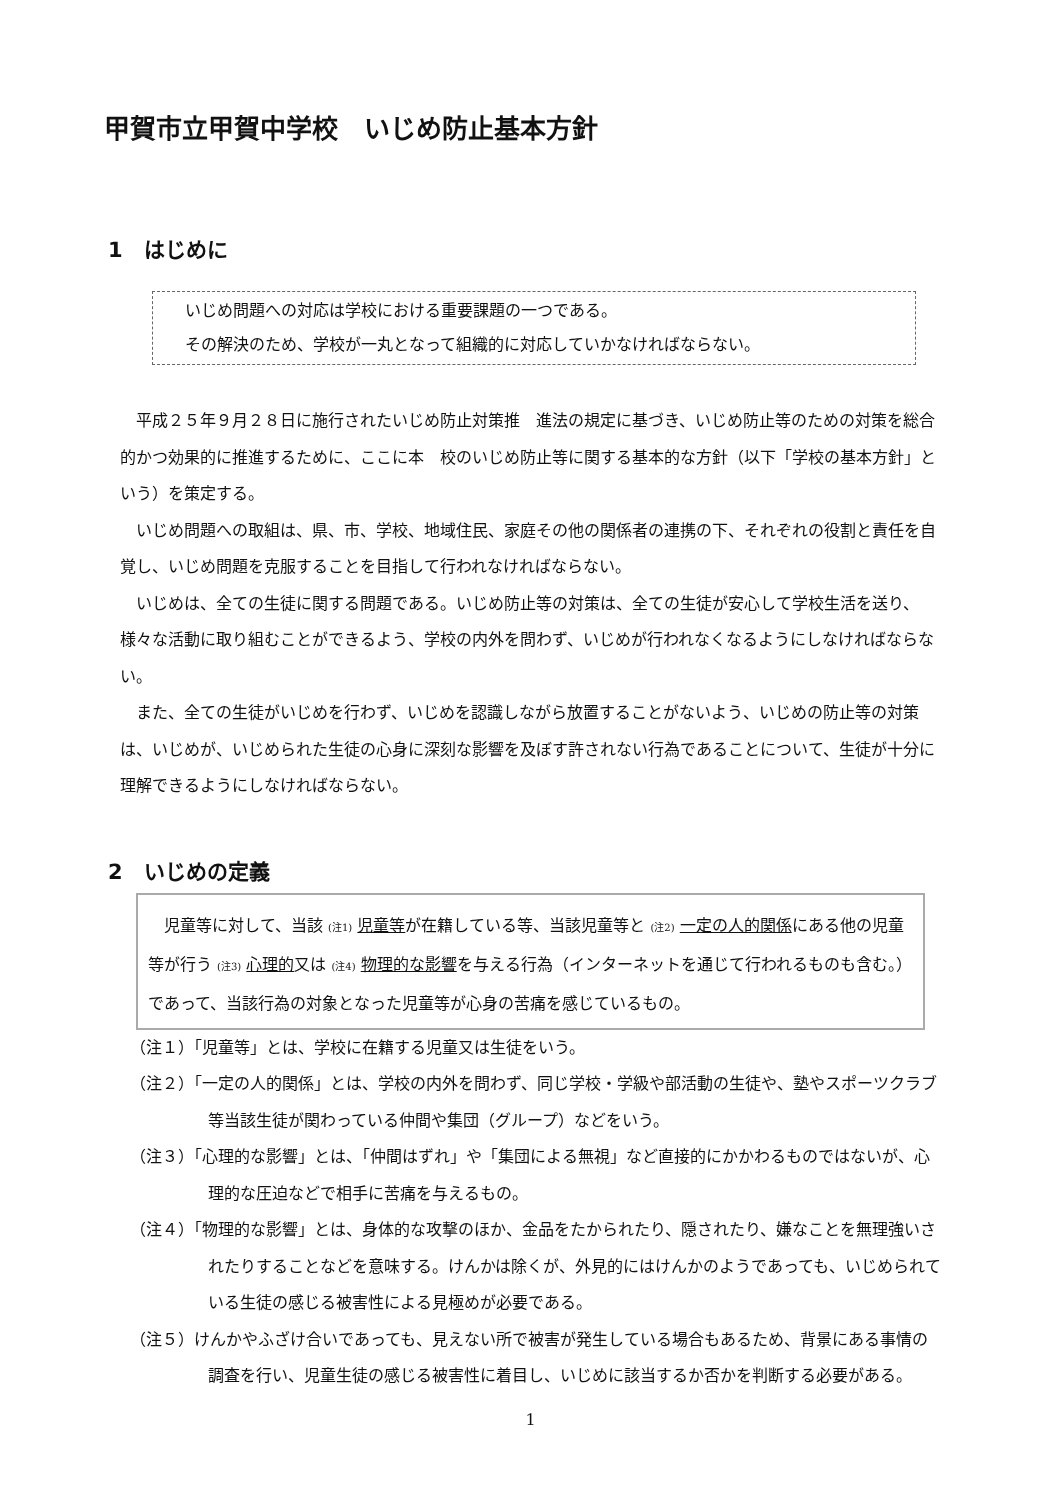甲賀市立甲賀中学校　いじめ防止基本方針
1　はじめに
いじめ問題への対応は学校における重要課題の一つである。
その解決のため、学校が一丸となって組織的に対応していかなければならない。
平成２５年９月２８日に施行されたいじめ防止対策推　進法の規定に基づき、いじめ防止等のための対策を総合的かつ効果的に推進するために、ここに本　校のいじめ防止等に関する基本的な方針（以下「学校の基本方針」という）を策定する。
いじめ問題への取組は、県、市、学校、地域住民、家庭その他の関係者の連携の下、それぞれの役割と責任を自覚し、いじめ問題を克服することを目指して行われなければならない。
いじめは、全ての生徒に関する問題である。いじめ防止等の対策は、全ての生徒が安心して学校生活を送り、様々な活動に取り組むことができるよう、学校の内外を問わず、いじめが行われなくなるようにしなければならない。
また、全ての生徒がいじめを行わず、いじめを認識しながら放置することがないよう、いじめの防止等の対策は、いじめが、いじめられた生徒の心身に深刻な影響を及ぼす許されない行為であることについて、生徒が十分に理解できるようにしなければならない。
2　いじめの定義
児童等に対して、当該 (注1) 児童等が在籍している等、当該児童等と (注2) 一定の人的関係にある他の児童等が行う (注3) 心理的又は (注4) 物理的な影響を与える行為（インターネットを通じて行われるものも含む。）であって、当該行為の対象となった児童等が心身の苦痛を感じているもの。
（注１）「児童等」とは、学校に在籍する児童又は生徒をいう。
（注２）「一定の人的関係」とは、学校の内外を問わず、同じ学校・学級や部活動の生徒や、塾やスポーツクラブ等当該生徒が関わっている仲間や集団（グループ）などをいう。
（注３）「心理的な影響」とは、「仲間はずれ」や「集団による無視」など直接的にかかわるものではないが、心理的な圧迫などで相手に苦痛を与えるもの。
（注４）「物理的な影響」とは、身体的な攻撃のほか、金品をたかられたり、隠されたり、嫌なことを無理強いされたりすることなどを意味する。けんかは除くが、外見的にはけんかのようであっても、いじめられている生徒の感じる被害性による見極めが必要である。
（注５）けんかやふざけ合いであっても、見えない所で被害が発生している場合もあるため、背景にある事情の調査を行い、児童生徒の感じる被害性に着目し、いじめに該当するか否かを判断する必要がある。
1